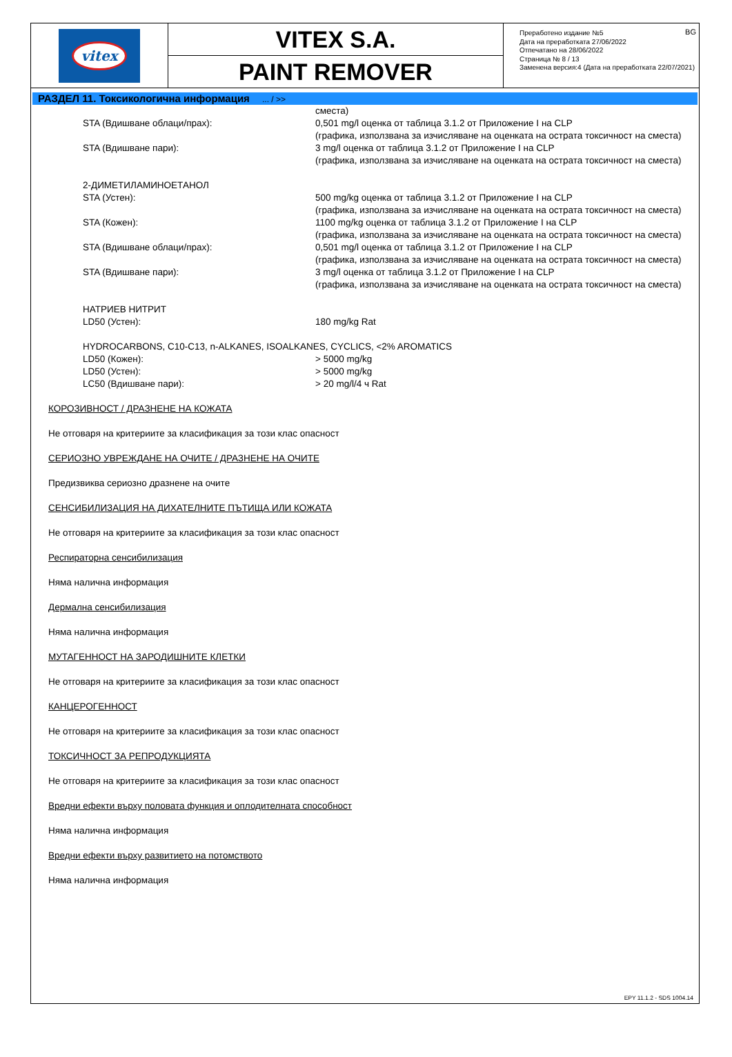vitex
VITEX S.A.
PAINT REMOVER
Преработено издание №5
Дата на преработката 27/06/2022
Отпечатано на 28/06/2022
Страница № 8 / 13
Заменена версия:4 (Дата на преработката 22/07/2021)
BG
РАЗДЕЛ 11. Токсикологична информация ... / >>
| | сместа) |
| STA (Вдишване облаци/прах): | 0,501 mg/l оценка от таблица 3.1.2 от Приложение I на CLP (графика, използвана за изчисляване на оценката на острата токсичност на сместа) |
| STA (Вдишване пари): | 3 mg/l оценка от таблица 3.1.2 от Приложение I на CLP (графика, използвана за изчисляване на оценката на острата токсичност на сместа) |
| 2-ДИМЕТИЛАМИНОЕТАНОЛ | |
| STA (Устен): | 500 mg/kg оценка от таблица 3.1.2 от Приложение I на CLP (графика, използвана за изчисляване на оценката на острата токсичност на сместа) |
| STA (Кожен): | 1100 mg/kg оценка от таблица 3.1.2 от Приложение I на CLP (графика, използвана за изчисляване на оценката на острата токсичност на сместа) |
| STA (Вдишване облаци/прах): | 0,501 mg/l оценка от таблица 3.1.2 от Приложение I на CLP (графика, използвана за изчисляване на оценката на острата токсичност на сместа) |
| STA (Вдишване пари): | 3 mg/l оценка от таблица 3.1.2 от Приложение I на CLP (графика, използвана за изчисляване на оценката на острата токсичност на сместа) |
| НАТРИЕВ НИТРИТ | |
| LD50 (Устен): | 180 mg/kg Rat |
| HYDROCARBONS, C10-C13, n-ALKANES, ISOALKANES, CYCLICS, <2% AROMATICS | |
| LD50 (Кожен): | > 5000 mg/kg |
| LD50 (Устен): | > 5000 mg/kg |
| LC50 (Вдишване пари): | > 20 mg/l/4 ч Rat |
КОРОЗИВНОСТ / ДРАЗНЕНЕ НА КОЖАТА
Не отговаря на критериите за класификация за този клас опасност
СЕРИОЗНО УВРЕЖДАНЕ НА ОЧИТЕ / ДРАЗНЕНЕ НА ОЧИТЕ
Предизвиква сериозно дразнене на очите
СЕНСИБИЛИЗАЦИЯ НА ДИХАТЕЛНИТЕ ПЪТИЩА ИЛИ КОЖАТА
Не отговаря на критериите за класификация за този клас опасност
Респираторна сенсибилизация
Няма налична информация
Дермална сенсибилизация
Няма налична информация
МУТАГЕННОСТ НА ЗАРОДИШНИТЕ КЛЕТКИ
Не отговаря на критериите за класификация за този клас опасност
КАНЦЕРОГЕННОСТ
Не отговаря на критериите за класификация за този клас опасност
ТОКСИЧНОСТ ЗА РЕПРОДУКЦИЯТА
Не отговаря на критериите за класификация за този клас опасност
Вредни ефекти върху половата функция и оплодителната способност
Няма налична информация
Вредни ефекти върху развитието на потомството
Няма налична информация
EPY 11.1.2 - SDS 1004.14